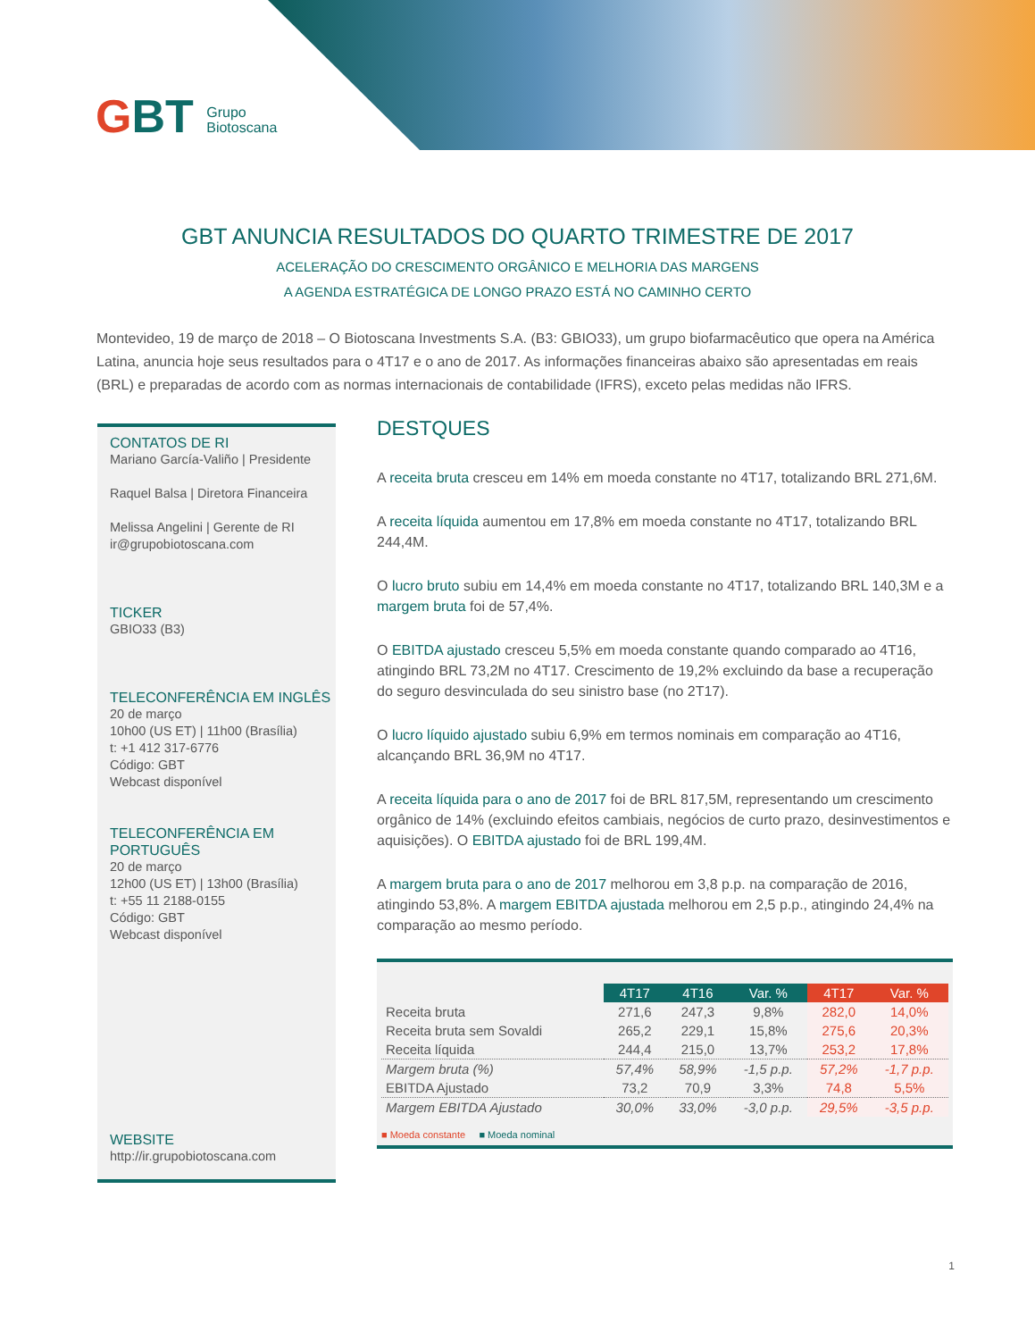GBT Grupo
Biotoscana
GBT ANUNCIA RESULTADOS DO QUARTO TRIMESTRE DE 2017
ACELERAÇÃO DO CRESCIMENTO ORGÂNICO E MELHORIA DAS MARGENS
A AGENDA ESTRATÉGICA DE LONGO PRAZO ESTÁ NO CAMINHO CERTO
Montevideo, 19 de março de 2018 – O Biotoscana Investments S.A. (B3: GBIO33), um grupo biofarmacêutico que opera na América Latina, anuncia hoje seus resultados para o 4T17 e o ano de 2017. As informações financeiras abaixo são apresentadas em reais (BRL) e preparadas de acordo com as normas internacionais de contabilidade (IFRS), exceto pelas medidas não IFRS.
CONTATOS DE RI
Mariano García-Valiño | Presidente
Raquel Balsa | Diretora Financeira
Melissa Angelini | Gerente de RI
ir@grupobiotoscana.com
TICKER
GBIO33 (B3)
TELECONFERÊNCIA EM INGLÊS
20 de março
10h00 (US ET) | 11h00 (Brasília)
t: +1 412 317-6776
Código: GBT
Webcast disponível
TELECONFERÊNCIA EM PORTUGUÊS
20 de março
12h00 (US ET) | 13h00 (Brasília)
t: +55 11 2188-0155
Código: GBT
Webcast disponível
WEBSITE
http://ir.grupobiotoscana.com
DESTQUES
A receita bruta cresceu em 14% em moeda constante no 4T17, totalizando BRL 271,6M.
A receita líquida aumentou em 17,8% em moeda constante no 4T17, totalizando BRL 244,4M.
O lucro bruto subiu em 14,4% em moeda constante no 4T17, totalizando BRL 140,3M e a margem bruta foi de 57,4%.
O EBITDA ajustado cresceu 5,5% em moeda constante quando comparado ao 4T16, atingindo BRL 73,2M no 4T17. Crescimento de 19,2% excluindo da base a recuperação do seguro desvinculada do seu sinistro base (no 2T17).
O lucro líquido ajustado subiu 6,9% em termos nominais em comparação ao 4T16, alcançando BRL 36,9M no 4T17.
A receita líquida para o ano de 2017 foi de BRL 817,5M, representando um crescimento orgânico de 14% (excluindo efeitos cambiais, negócios de curto prazo, desinvestimentos e aquisições). O EBITDA ajustado foi de BRL 199,4M.
A margem bruta para o ano de 2017 melhorou em 3,8 p.p. na comparação de 2016, atingindo 53,8%. A margem EBITDA ajustada melhorou em 2,5 p.p., atingindo 24,4% na comparação ao mesmo período.
| | 4T17 | 4T16 | Var. % | 4T17 | Var. % |
| Receita bruta | 271,6 | 247,3 | 9,8% | 282,0 | 14,0% |
| Receita bruta sem Sovaldi | 265,2 | 229,1 | 15,8% | 275,6 | 20,3% |
| Receita líquida | 244,4 | 215,0 | 13,7% | 253,2 | 17,8% |
| Margem bruta (%) | 57,4% | 58,9% | -1,5 p.p. | 57,2% | -1,7 p.p. |
| EBITDA Ajustado | 73,2 | 70,9 | 3,3% | 74,8 | 5,5% |
| Margem EBITDA Ajustado | 30,0% | 33,0% | -3,0 p.p. | 29,5% | -3,5 p.p. |
■ Moeda constante ■ Moeda nominal
1